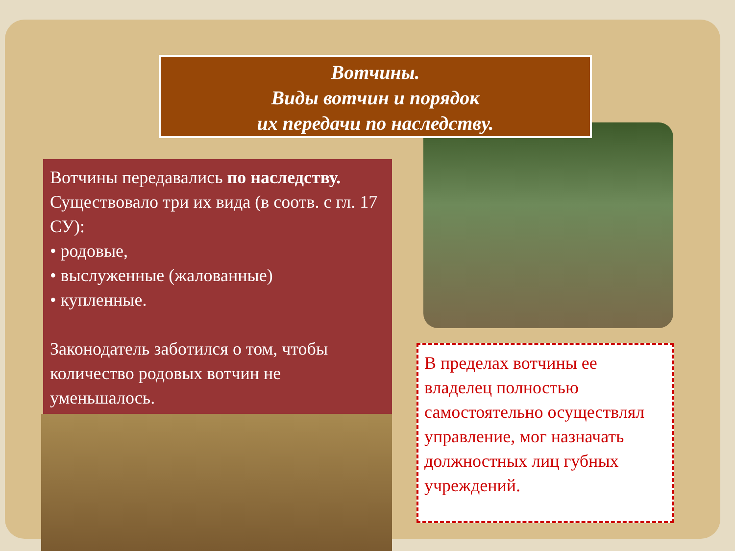Вотчины.
Виды вотчин и порядок
их передачи по наследству.
Вотчины передавались по наследству. Существовало три их вида (в соотв. с гл. 17 СУ):
• родовые,
• выслуженные (жалованные)
• купленные.
Законодатель заботился о том, чтобы количество родовых вотчин не уменьшалось.
В пределах вотчины ее владелец полностью самостоятельно осуществлял управление, мог назначать должностных лиц губных учреждений.